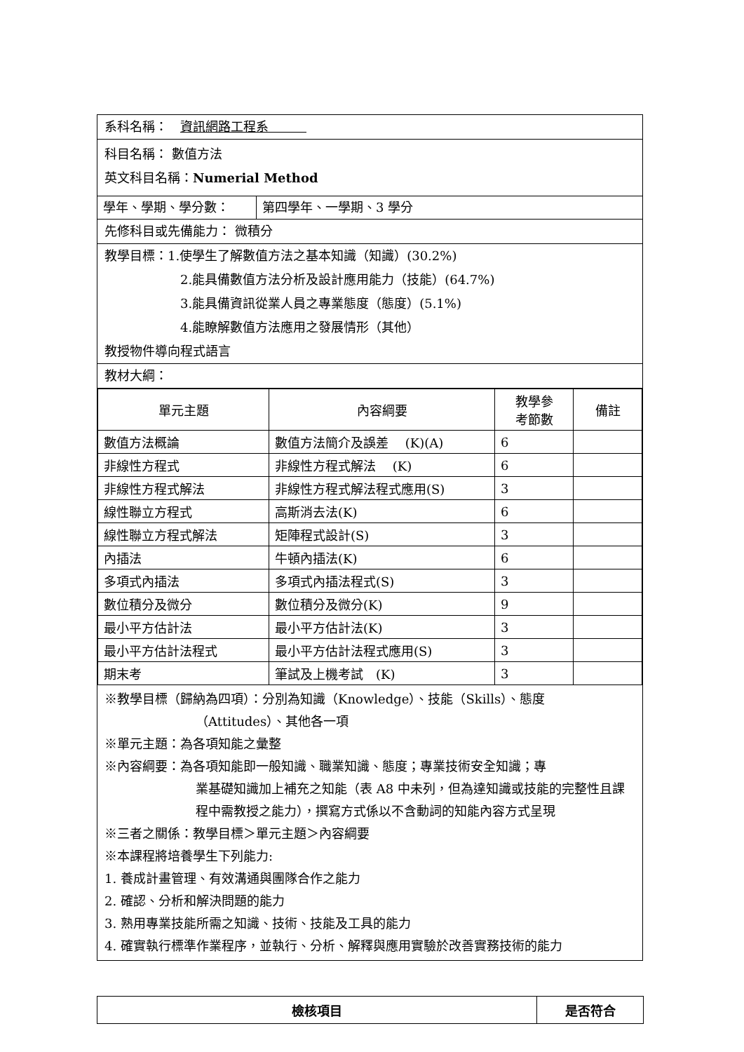系科名稱：　資訊網路工程系　　　
科目名稱： 數值方法
英文科目名稱：Numerial Method
| 學年、學期、學分數： | 第四學年、一學期、3 學分 |
先修科目或先備能力： 微積分
教學目標：1.使學生了解數值方法之基本知識（知識）(30.2%)
2.能具備數值方法分析及設計應用能力（技能）(64.7%)
3.能具備資訊從業人員之專業態度（態度）(5.1%)
4.能瞭解數值方法應用之發展情形（其他）
教授物件導向程式語言
教材大綱：
| 單元主題 | 內容綱要 | 教學參 考節數 | 備註 |
| --- | --- | --- | --- |
| 數值方法概論 | 數值方法簡介及誤差 (K)(A) | 6 | |
| 非線性方程式 | 非線性方程式解法 (K) | 6 | |
| 非線性方程式解法 | 非線性方程式解法程式應用(S) | 3 | |
| 線性聯立方程式 | 高斯消去法(K) | 6 | |
| 線性聯立方程式解法 | 矩陣程式設計(S) | 3 | |
| 內插法 | 牛頓內插法(K) | 6 | |
| 多項式內插法 | 多項式內插法程式(S) | 3 | |
| 數位積分及微分 | 數位積分及微分(K) | 9 | |
| 最小平方估計法 | 最小平方估計法(K) | 3 | |
| 最小平方估計法程式 | 最小平方估計法程式應用(S) | 3 | |
| 期末考 | 筆試及上機考試 (K) | 3 | |
※教學目標（歸納為四項）：分別為知識（Knowledge）、技能（Skills）、態度
（Attitudes）、其他各一項
※單元主題：為各項知能之彙整
※內容綱要：為各項知能即一般知識、職業知識、態度；專業技術安全知識；專
業基礎知識加上補充之知能（表 A8 中未列，但為達知識或技能的完整性且課程中需教授之能力），撰寫方式係以不含動詞的知能內容方式呈現
※三者之關係：教學目標＞單元主題＞內容綱要
※本課程將培養學生下列能力:
1. 養成計畫管理、有效溝通與團隊合作之能力
2. 確認、分析和解決問題的能力
3. 熟用專業技能所需之知識、技術、技能及工具的能力
4. 確實執行標準作業程序，並執行、分析、解釋與應用實驗於改善實務技術的能力
| 檢核項目 | 是否符合 |